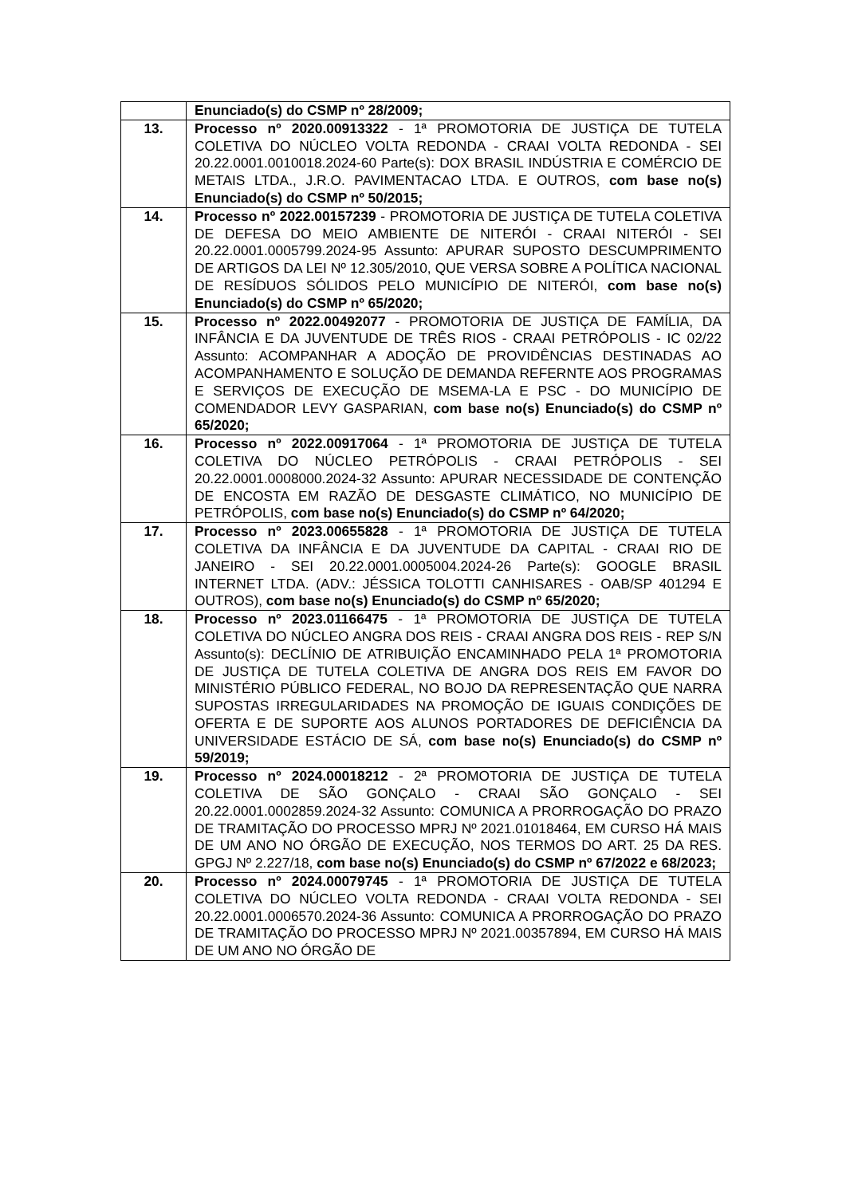| | Enunciado(s) do CSMP nº 28/2009; |
| 13. | Processo nº 2020.00913322 - 1ª PROMOTORIA DE JUSTIÇA DE TUTELA COLETIVA DO NÚCLEO VOLTA REDONDA - CRAAI VOLTA REDONDA - SEI 20.22.0001.0010018.2024-60 Parte(s): DOX BRASIL INDÚSTRIA E COMÉRCIO DE METAIS LTDA., J.R.O. PAVIMENTACAO LTDA. E OUTROS, com base no(s) Enunciado(s) do CSMP nº 50/2015; |
| 14. | Processo nº 2022.00157239 - PROMOTORIA DE JUSTIÇA DE TUTELA COLETIVA DE DEFESA DO MEIO AMBIENTE DE NITERÓI - CRAAI NITERÓI - SEI 20.22.0001.0005799.2024-95 Assunto: APURAR SUPOSTO DESCUMPRIMENTO DE ARTIGOS DA LEI Nº 12.305/2010, QUE VERSA SOBRE A POLÍTICA NACIONAL DE RESÍDUOS SÓLIDOS PELO MUNICÍPIO DE NITERÓI, com base no(s) Enunciado(s) do CSMP nº 65/2020; |
| 15. | Processo nº 2022.00492077 - PROMOTORIA DE JUSTIÇA DE FAMÍLIA, DA INFÂNCIA E DA JUVENTUDE DE TRÊS RIOS - CRAAI PETRÓPOLIS - IC 02/22 Assunto: ACOMPANHAR A ADOÇÃO DE PROVIDÊNCIAS DESTINADAS AO ACOMPANHAMENTO E SOLUÇÃO DE DEMANDA REFERNTE AOS PROGRAMAS E SERVIÇOS DE EXECUÇÃO DE MSEMA-LA E PSC - DO MUNICÍPIO DE COMENDADOR LEVY GASPARIAN, com base no(s) Enunciado(s) do CSMP nº 65/2020; |
| 16. | Processo nº 2022.00917064 - 1ª PROMOTORIA DE JUSTIÇA DE TUTELA COLETIVA DO NÚCLEO PETRÓPOLIS - CRAAI PETRÓPOLIS - SEI 20.22.0001.0008000.2024-32 Assunto: APURAR NECESSIDADE DE CONTENÇÃO DE ENCOSTA EM RAZÃO DE DESGASTE CLIMÁTICO, NO MUNICÍPIO DE PETRÓPOLIS, com base no(s) Enunciado(s) do CSMP nº 64/2020; |
| 17. | Processo nº 2023.00655828 - 1ª PROMOTORIA DE JUSTIÇA DE TUTELA COLETIVA DA INFÂNCIA E DA JUVENTUDE DA CAPITAL - CRAAI RIO DE JANEIRO - SEI 20.22.0001.0005004.2024-26 Parte(s): GOOGLE BRASIL INTERNET LTDA. (ADV.: JÉSSICA TOLOTTI CANHISARES - OAB/SP 401294 E OUTROS), com base no(s) Enunciado(s) do CSMP nº 65/2020; |
| 18. | Processo nº 2023.01166475 - 1ª PROMOTORIA DE JUSTIÇA DE TUTELA COLETIVA DO NÚCLEO ANGRA DOS REIS - CRAAI ANGRA DOS REIS - REP S/N Assunto(s): DECLÍNIO DE ATRIBUIÇÃO ENCAMINHADO PELA 1ª PROMOTORIA DE JUSTIÇA DE TUTELA COLETIVA DE ANGRA DOS REIS EM FAVOR DO MINISTÉRIO PÚBLICO FEDERAL, NO BOJO DA REPRESENTAÇÃO QUE NARRA SUPOSTAS IRREGULARIDADES NA PROMOÇÃO DE IGUAIS CONDIÇÕES DE OFERTA E DE SUPORTE AOS ALUNOS PORTADORES DE DEFICIÊNCIA DA UNIVERSIDADE ESTÁCIO DE SÁ, com base no(s) Enunciado(s) do CSMP nº 59/2019; |
| 19. | Processo nº 2024.00018212 - 2ª PROMOTORIA DE JUSTIÇA DE TUTELA COLETIVA DE SÃO GONÇALO - CRAAI SÃO GONÇALO - SEI 20.22.0001.0002859.2024-32 Assunto: COMUNICA A PRORROGAÇÃO DO PRAZO DE TRAMITAÇÃO DO PROCESSO MPRJ Nº 2021.01018464, EM CURSO HÁ MAIS DE UM ANO NO ÓRGÃO DE EXECUÇÃO, NOS TERMOS DO ART. 25 DA RES. GPGJ Nº 2.227/18, com base no(s) Enunciado(s) do CSMP nº 67/2022 e 68/2023; |
| 20. | Processo nº 2024.00079745 - 1ª PROMOTORIA DE JUSTIÇA DE TUTELA COLETIVA DO NÚCLEO VOLTA REDONDA - CRAAI VOLTA REDONDA - SEI 20.22.0001.0006570.2024-36 Assunto: COMUNICA A PRORROGAÇÃO DO PRAZO DE TRAMITAÇÃO DO PROCESSO MPRJ Nº 2021.00357894, EM CURSO HÁ MAIS DE UM ANO NO ÓRGÃO DE |